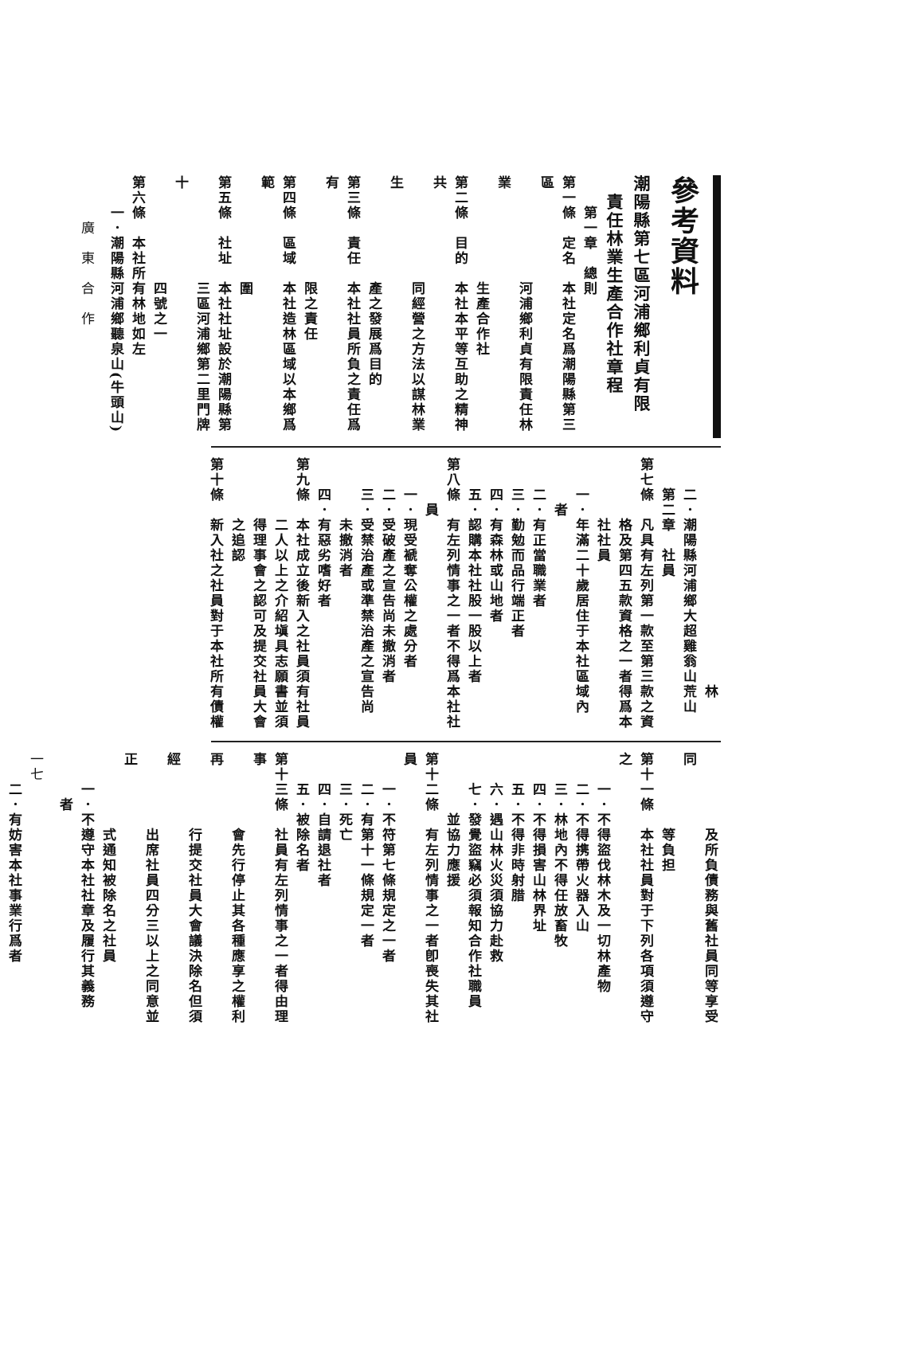參考資料
潮陽縣第七區河浦鄉利貞有限
　責任林業生產合作社章程
　　第一章　總則
第一條　定名　本社定名爲潮陽縣第三區
　　　　　　　河浦鄉利貞有限責任林業
　　　　　　　生產合作社
第二條　目的　本社本平等互助之精神共
　　　　　　　同經營之方法以謀林業生
　　　　　　　產之發展爲目的
第三條　責任　本社社員所負之責任爲有
　　　　　　　限之責任
第四條　區域　本社造林區域以本鄉爲範
　　　　　　　圍
第五條　社址　本社社址設於潮陽縣第
　　　　　　　三區河浦鄉第二里門牌十
　　　　　　　四號之一
第六條　本社所有林地如左
　　一．潮陽縣河浦鄉聽泉山(牛頭山)
　　　廣　東　合　作
　　　　　　　　　　　　　　　林
　　二．潮陽縣河浦鄉大超雞翁山荒山
　　第二章　社員
第七條　凡具有左列第一款至第三款之資
　　　　格及第四五款資格之一者得爲本
　　　　社社員
　　一．年滿二十歲居住于本社區域內
　　　者
　　二．有正當職業者
　　三．勤勉而品行端正者
　　四．有森林或山地者
　　五．認購本社社股一股以上者
第八條　有左列情事之一者不得爲本社社
　　　員
　　一．現受褫奪公權之處分者
　　二．受破產之宣告尚未撤消者
　　三．受禁治產或準禁治產之宣告尚
　　　　未撤消者
　　四．有惡劣嗜好者
第九條　本社成立後新入之社員須有社員
　　　　二人以上之介紹塡具志願書並須
　　　　得理事會之認可及提交社員大會
　　　　之追認
第十條　新入社之社員對于本社所有債權
　　　　　及所負債務與舊社員同等享受同
　　　　　等負担
第十一條　本社社員對于下列各項須遵守之
　　一．不得盜伐林木及一切林產物
　　二．不得携帶火器入山
　　三．林地內不得任放畜牧
　　四．不得損害山林界址
　　五．不得非時射腊
　　六．遇山林火災須協力赴救
　　七．發覺盜竊必須報知合作社職員
　　　　並協力應援
第十二條　有左列情事之一者卽喪失其社員
　　一．不符第七條規定之一者
　　二．有第十一條規定一者
　　三．死亡
　　四．自請退社者
　　五．被除名者
第十三條　社員有左列情事之一者得由理事
　　　　　會先行停止其各種應享之權利再
　　　　　行提交社員大會議決除名但須經
　　　　　出席社員四分三以上之同意並正
　　　　　式通知被除名之社員
　　一．不遵守本社社章及履行其義務
　　　者
一七
　　二．有妨害本社事業行爲者